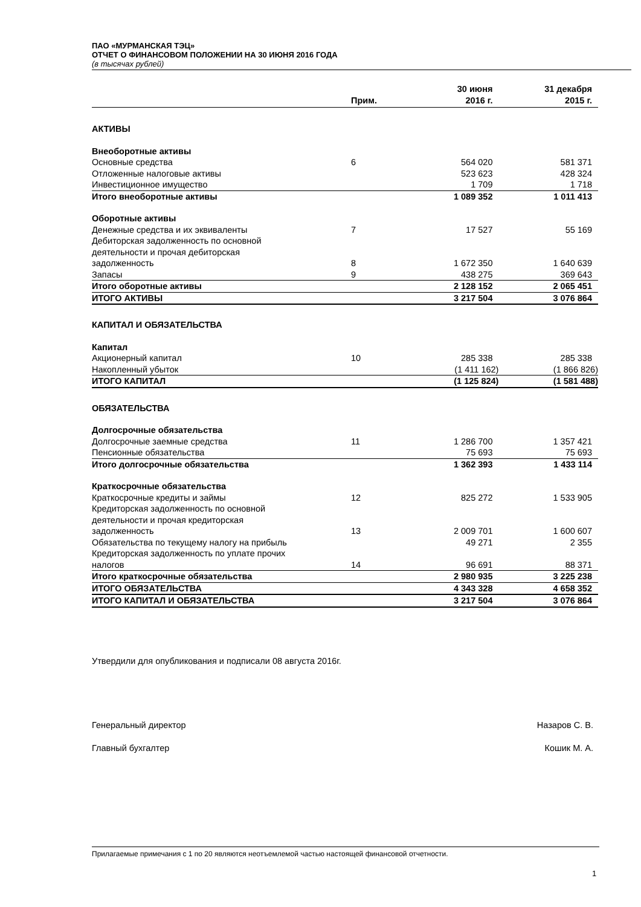ПАО «МУРМАНСКАЯ ТЭЦ»
ОТЧЕТ О ФИНАНСОВОМ ПОЛОЖЕНИИ НА 30 ИЮНЯ 2016 ГОДА
(в тысячах рублей)
| | Прим. | 30 июня 2016 г. | 31 декабря 2015 г. |
| --- | --- | --- | --- |
| АКТИВЫ | | | |
| Внеоборотные активы | | | |
| Основные средства | 6 | 564 020 | 581 371 |
| Отложенные налоговые активы | | 523 623 | 428 324 |
| Инвестиционное имущество | | 1 709 | 1 718 |
| Итого внеоборотные активы | | 1 089 352 | 1 011 413 |
| Оборотные активы | | | |
| Денежные средства и их эквиваленты | 7 | 17 527 | 55 169 |
| Дебиторская задолженность по основной деятельности и прочая дебиторская задолженность | 8 | 1 672 350 | 1 640 639 |
| Запасы | 9 | 438 275 | 369 643 |
| Итого оборотные активы | | 2 128 152 | 2 065 451 |
| ИТОГО АКТИВЫ | | 3 217 504 | 3 076 864 |
| КАПИТАЛ И ОБЯЗАТЕЛЬСТВА | | | |
| Капитал | | | |
| Акционерный капитал | 10 | 285 338 | 285 338 |
| Накопленный убыток | | (1 411 162) | (1 866 826) |
| ИТОГО КАПИТАЛ | | (1 125 824) | (1 581 488) |
| ОБЯЗАТЕЛЬСТВА | | | |
| Долгосрочные обязательства | | | |
| Долгосрочные заемные средства | 11 | 1 286 700 | 1 357 421 |
| Пенсионные обязательства | | 75 693 | 75 693 |
| Итого долгосрочные обязательства | | 1 362 393 | 1 433 114 |
| Краткосрочные обязательства | | | |
| Краткосрочные кредиты и займы | 12 | 825 272 | 1 533 905 |
| Кредиторская задолженность по основной деятельности и прочая кредиторская задолженность | 13 | 2 009 701 | 1 600 607 |
| Обязательства по текущему налогу на прибыль | | 49 271 | 2 355 |
| Кредиторская задолженность по уплате прочих налогов | 14 | 96 691 | 88 371 |
| Итого краткосрочные обязательства | | 2 980 935 | 3 225 238 |
| ИТОГО ОБЯЗАТЕЛЬСТВА | | 4 343 328 | 4 658 352 |
| ИТОГО КАПИТАЛ И ОБЯЗАТЕЛЬСТВА | | 3 217 504 | 3 076 864 |
Утвердили для опубликования и подписали 08 августа 2016г.
Генеральный директор Назаров С. В.
Главный бухгалтер Кошик М. А.
Прилагаемые примечания с 1 по 20 являются неотъемлемой частью настоящей финансовой отчетности.
1